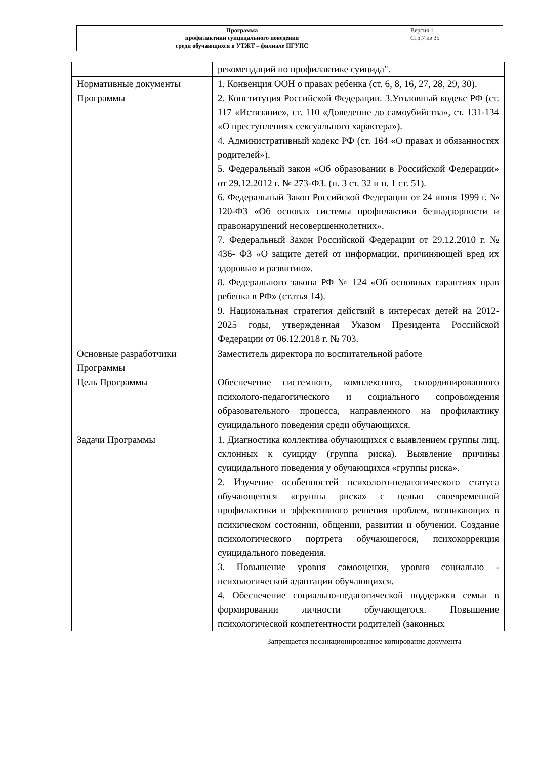| Программа профилактики суицидального поведения среди обучающихся в УТЖТ – филиале ПГУПС | Версия 1 Стр.7 из 35 |
| | рекомендаций по профилактике суицида". |
| Нормативные документы Программы | 1. Конвенция ООН о правах ребенка (ст. 6, 8, 16, 27, 28, 29, 30). 2. Конституция Российской Федерации. 3.Уголовный кодекс РФ (ст. 117 «Истязание», ст. 110 «Доведение до самоубийства», ст. 131-134 «О преступлениях сексуального характера»). 4. Административный кодекс РФ (ст. 164 «О правах и обязанностях родителей»). 5. Федеральный закон «Об образовании в Российской Федерации» от 29.12.2012 г. № 273-ФЗ. (п. 3 ст. 32 и п. 1 ст. 51). 6. Федеральный Закон Российской Федерации от 24 июня 1999 г. № 120-ФЗ «Об основах системы профилактики безнадзорности и правонарушений несовершеннолетних». 7. Федеральный Закон Российской Федерации от 29.12.2010 г. № 436- ФЗ «О защите детей от информации, причиняющей вред их здоровью и развитию». 8. Федерального закона РФ № 124 «Об основных гарантиях прав ребенка в РФ» (статья 14). 9. Национальная стратегия действий в интересах детей на 2012-2025 годы, утвержденная Указом Президента Российской Федерации от 06.12.2018 г. № 703. |
| Основные разработчики Программы | Заместитель директора по воспитательной работе |
| Цель Программы | Обеспечение системного, комплексного, скоординированного психолого-педагогического и социального сопровождения образовательного процесса, направленного на профилактику суицидального поведения среди обучающихся. |
| Задачи Программы | 1. Диагностика коллектива обучающихся с выявлением группы лиц, склонных к суициду (группа риска). Выявление причины суицидального поведения у обучающихся «группы риска». 2. Изучение особенностей психолого-педагогического статуса обучающегося «группы риска» с целью своевременной профилактики и эффективного решения проблем, возникающих в психическом состоянии, общении, развитии и обучении. Создание психологического портрета обучающегося, психокоррекция суицидального поведения. 3. Повышение уровня самооценки, уровня социально - психологической адаптации обучающихся. 4. Обеспечение социально-педагогической поддержки семьи в формировании личности обучающегося. Повышение психологической компетентности родителей (законных |
Запрещается несанкционированное копирование документа